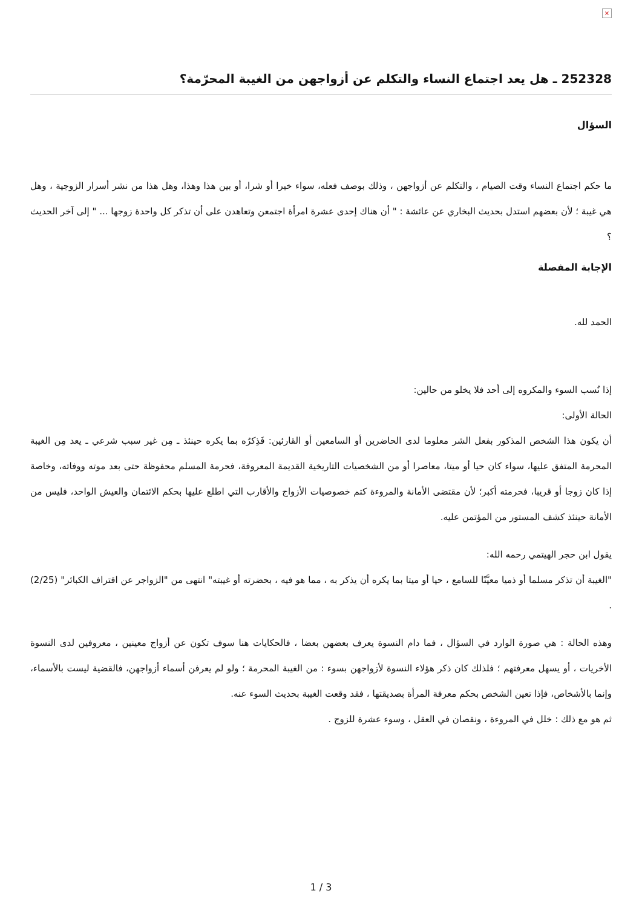×
252328 ـ هل يعد اجتماع النساء والتكلم عن أزواجهن من الغيبة المحرّمة؟
السؤال
ما حكم اجتماع النساء وقت الصيام ، والتكلم عن أزواجهن ، وذلك بوصف فعله، سواء خيرا أو شرا، أو بين هذا وهذا، وهل هذا من نشر أسرار الزوجية ، وهل هي غيبة ؛ لأن بعضهم استدل بحديث البخاري عن عائشة : " أن هناك إحدى عشرة امرأة اجتمعن وتعاهدن على أن تذكر كل واحدة زوجها ... " إلى آخر الحديث ؟
الإجابة المفصلة
الحمد لله.
إذا نُسب السوء والمكروه إلى أحد فلا يخلو من حالين:
الحالة الأولى:
أن يكون هذا الشخص المذكور بفعل الشر معلوما لدى الحاضرين أو السامعين أو القارئين: فَذِكرُه بما يكره حينئذ ـ مِن غير سبب شرعي ـ يعد مِن الغيبة المحرمة المتفق عليها، سواء كان حيا أو ميتا، معاصرا أو من الشخصيات التاريخية القديمة المعروفة، فحرمة المسلم محفوظة حتى بعد موته ووفاته، وخاصة إذا كان زوجا أو قريبا، فحرمته أكبر؛ لأن مقتضى الأمانة والمروءة كتم خصوصيات الأزواج والأقارب التي اطلع عليها بحكم الائتمان والعيش الواحد، فليس من الأمانة حينئذ كشف المستور من المؤتمن عليه.
يقول ابن حجر الهيتمي رحمه الله:
"الغيبة أن تذكر مسلما أو ذميا معيَّنًا للسامع ، حيا أو ميتا بما يكره أن يذكر به ، مما هو فيه ، بحضرته أو غيبته" انتهى من "الزواجر عن اقتراف الكبائر" (2/25) .
وهذه الحالة : هي صورة الوارد في السؤال ، فما دام النسوة يعرف بعضهن بعضا ، فالحكايات هنا سوف تكون عن أزواج معينين ، معروفين لدى النسوة الأخريات ، أو يسهل معرفتهم ؛ فلذلك كان ذكر هؤلاء النسوة لأزواجهن بسوء : من الغيبة المحرمة ؛ ولو لم يعرفن أسماء أزواجهن، فالقضية ليست بالأسماء، وإنما بالأشخاص، فإذا تعين الشخص بحكم معرفة المرأة بصديقتها ، فقد وقعت الغيبة بحديث السوء عنه.
ثم هو مع ذلك : خلل في المروءة ، ونقصان في العقل ، وسوء عشرة للزوج .
1 / 3